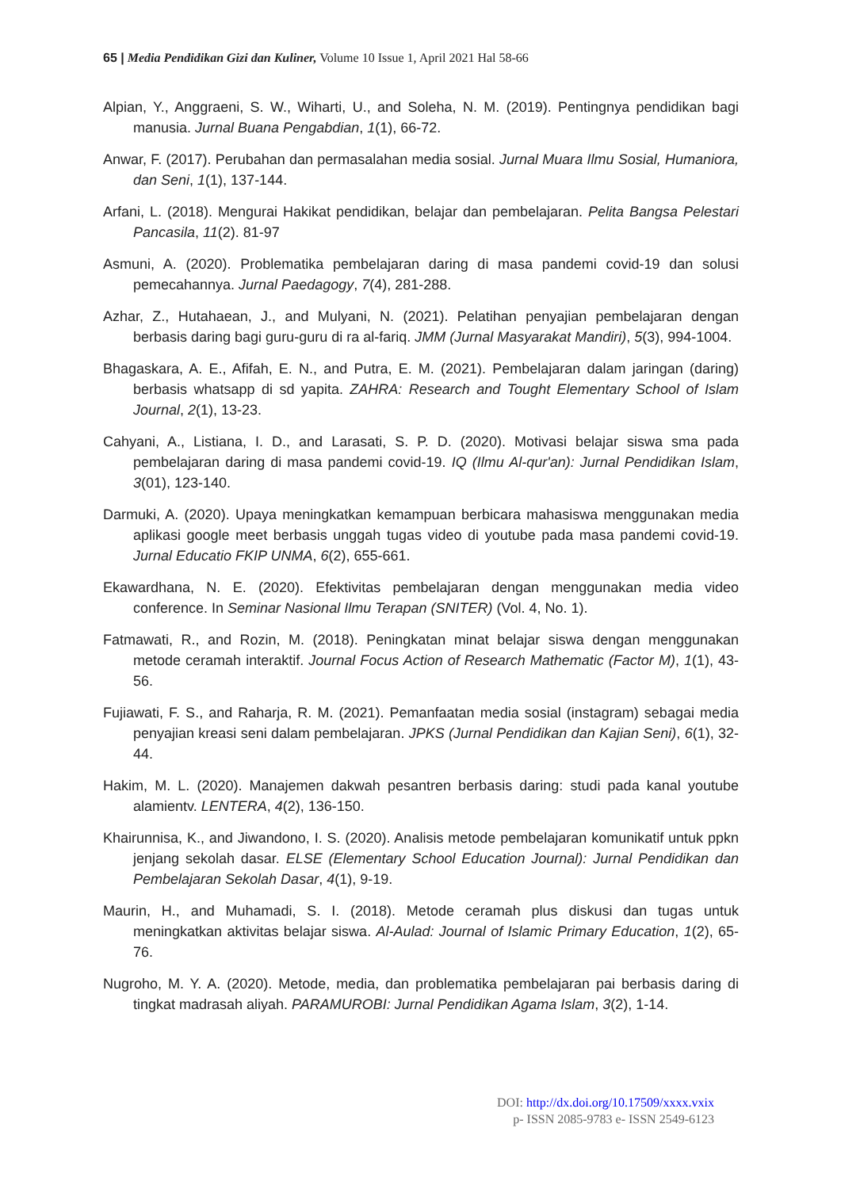65 | Media Pendidikan Gizi dan Kuliner, Volume 10 Issue 1, April 2021 Hal 58-66
Alpian, Y., Anggraeni, S. W., Wiharti, U., and Soleha, N. M. (2019). Pentingnya pendidikan bagi manusia. Jurnal Buana Pengabdian, 1(1), 66-72.
Anwar, F. (2017). Perubahan dan permasalahan media sosial. Jurnal Muara Ilmu Sosial, Humaniora, dan Seni, 1(1), 137-144.
Arfani, L. (2018). Mengurai Hakikat pendidikan, belajar dan pembelajaran. Pelita Bangsa Pelestari Pancasila, 11(2). 81-97
Asmuni, A. (2020). Problematika pembelajaran daring di masa pandemi covid-19 dan solusi pemecahannya. Jurnal Paedagogy, 7(4), 281-288.
Azhar, Z., Hutahaean, J., and Mulyani, N. (2021). Pelatihan penyajian pembelajaran dengan berbasis daring bagi guru-guru di ra al-fariq. JMM (Jurnal Masyarakat Mandiri), 5(3), 994-1004.
Bhagaskara, A. E., Afifah, E. N., and Putra, E. M. (2021). Pembelajaran dalam jaringan (daring) berbasis whatsapp di sd yapita. ZAHRA: Research and Tought Elementary School of Islam Journal, 2(1), 13-23.
Cahyani, A., Listiana, I. D., and Larasati, S. P. D. (2020). Motivasi belajar siswa sma pada pembelajaran daring di masa pandemi covid-19. IQ (Ilmu Al-qur'an): Jurnal Pendidikan Islam, 3(01), 123-140.
Darmuki, A. (2020). Upaya meningkatkan kemampuan berbicara mahasiswa menggunakan media aplikasi google meet berbasis unggah tugas video di youtube pada masa pandemi covid-19. Jurnal Educatio FKIP UNMA, 6(2), 655-661.
Ekawardhana, N. E. (2020). Efektivitas pembelajaran dengan menggunakan media video conference. In Seminar Nasional Ilmu Terapan (SNITER) (Vol. 4, No. 1).
Fatmawati, R., and Rozin, M. (2018). Peningkatan minat belajar siswa dengan menggunakan metode ceramah interaktif. Journal Focus Action of Research Mathematic (Factor M), 1(1), 43-56.
Fujiawati, F. S., and Raharja, R. M. (2021). Pemanfaatan media sosial (instagram) sebagai media penyajian kreasi seni dalam pembelajaran. JPKS (Jurnal Pendidikan dan Kajian Seni), 6(1), 32-44.
Hakim, M. L. (2020). Manajemen dakwah pesantren berbasis daring: studi pada kanal youtube alamientv. LENTERA, 4(2), 136-150.
Khairunnisa, K., and Jiwandono, I. S. (2020). Analisis metode pembelajaran komunikatif untuk ppkn jenjang sekolah dasar. ELSE (Elementary School Education Journal): Jurnal Pendidikan dan Pembelajaran Sekolah Dasar, 4(1), 9-19.
Maurin, H., and Muhamadi, S. I. (2018). Metode ceramah plus diskusi dan tugas untuk meningkatkan aktivitas belajar siswa. Al-Aulad: Journal of Islamic Primary Education, 1(2), 65-76.
Nugroho, M. Y. A. (2020). Metode, media, dan problematika pembelajaran pai berbasis daring di tingkat madrasah aliyah. PARAMUROBI: Jurnal Pendidikan Agama Islam, 3(2), 1-14.
DOI: http://dx.doi.org/10.17509/xxxx.vxix
p- ISSN 2085-9783 e- ISSN 2549-6123